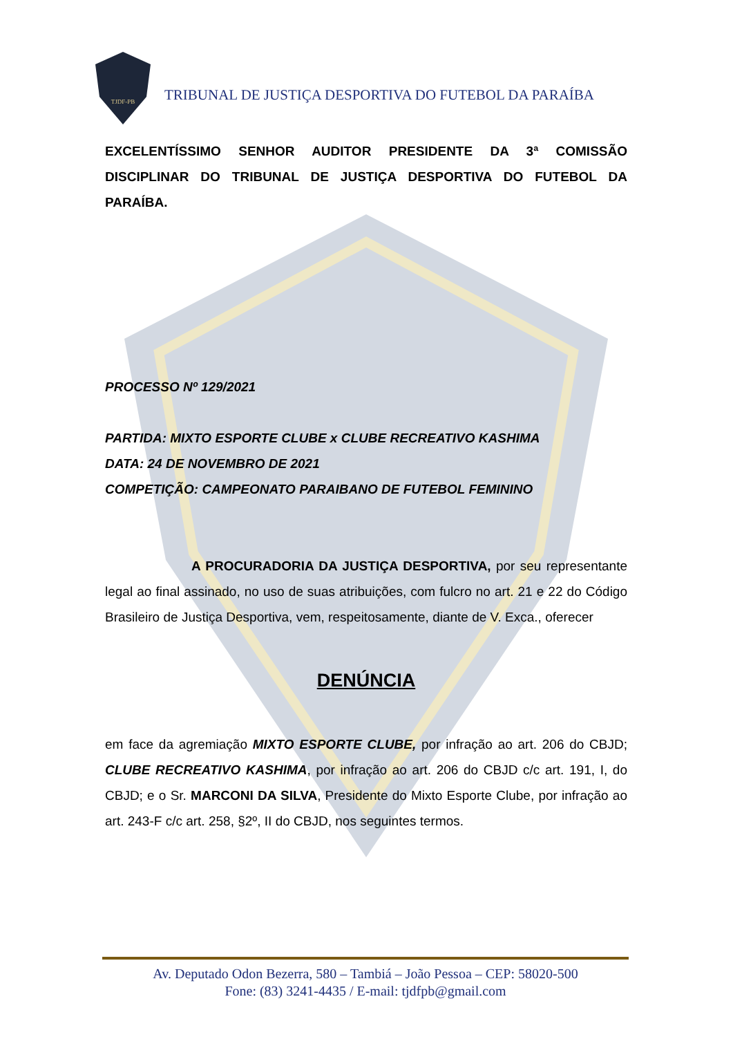TJDF-PB
TRIBUNAL DE JUSTIÇA DESPORTIVA DO FUTEBOL DA PARAÍBA
EXCELENTÍSSIMO SENHOR AUDITOR PRESIDENTE DA 3ª COMISSÃO DISCIPLINAR DO TRIBUNAL DE JUSTIÇA DESPORTIVA DO FUTEBOL DA PARAÍBA.
PROCESSO Nº 129/2021
PARTIDA: MIXTO ESPORTE CLUBE x CLUBE RECREATIVO KASHIMA
DATA: 24 DE NOVEMBRO DE 2021
COMPETIÇÃO: CAMPEONATO PARAIBANO DE FUTEBOL FEMININO
A PROCURADORIA DA JUSTIÇA DESPORTIVA, por seu representante legal ao final assinado, no uso de suas atribuições, com fulcro no art. 21 e 22 do Código Brasileiro de Justiça Desportiva, vem, respeitosamente, diante de V. Exca., oferecer
DENÚNCIA
em face da agremiação MIXTO ESPORTE CLUBE, por infração ao art. 206 do CBJD; CLUBE RECREATIVO KASHIMA, por infração ao art. 206 do CBJD c/c art. 191, I, do CBJD; e o Sr. MARCONI DA SILVA, Presidente do Mixto Esporte Clube, por infração ao art. 243-F c/c art. 258, §2º, II do CBJD, nos seguintes termos.
Av. Deputado Odon Bezerra, 580 – Tambiá – João Pessoa – CEP: 58020-500
Fone: (83) 3241-4435 / E-mail: tjdfpb@gmail.com